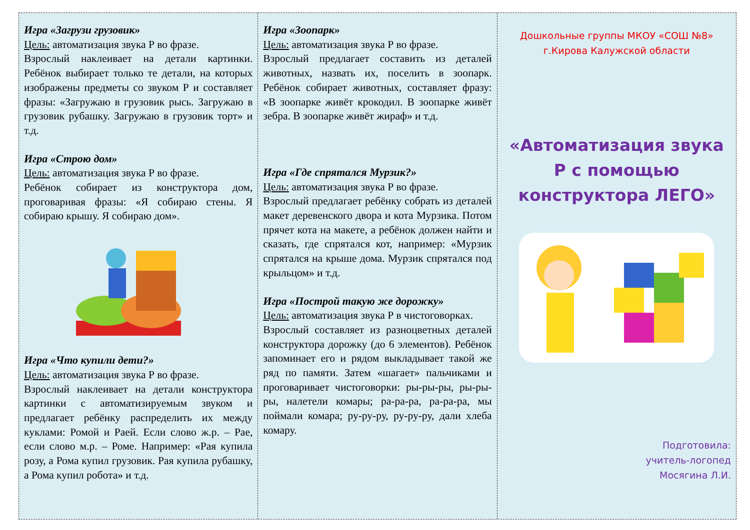Игра «Загрузи грузовик»
Цель: автоматизация звука Р во фразе.
Взрослый наклеивает на детали картинки. Ребёнок выбирает только те детали, на которых изображены предметы со звуком Р и составляет фразы: «Загружаю в грузовик рысь. Загружаю в грузовик рубашку. Загружаю в грузовик торт» и т.д.
Игра «Строю дом»
Цель: автоматизация звука Р во фразе.
Ребёнок собирает из конструктора дом, проговаривая фразы: «Я собираю стены. Я собираю крышу. Я собираю дом».
Игра «Что купили дети?»
Цель: автоматизация звука Р во фразе.
Взрослый наклеивает на детали конструктора картинки с автоматизируемым звуком и предлагает ребёнку распределить их между куклами: Ромой и Раей. Если слово ж.р. – Рае, если слово м.р. – Роме. Например: «Рая купила розу, а Рома купил грузовик. Рая купила рубашку, а Рома купил робота» и т.д.
Игра «Зоопарк»
Цель: автоматизация звука Р во фразе.
Взрослый предлагает составить из деталей животных, назвать их, поселить в зоопарк. Ребёнок собирает животных, составляет фразу: «В зоопарке живёт крокодил. В зоопарке живёт зебра. В зоопарке живёт жираф» и т.д.
Игра «Где спрятался Мурзик?»
Цель: автоматизация звука Р во фразе.
Взрослый предлагает ребёнку собрать из деталей макет деревенского двора и кота Мурзика. Потом прячет кота на макете, а ребёнок должен найти и сказать, где спрятался кот, например: «Мурзик спрятался на крыше дома. Мурзик спрятался под крыльцом» и т.д.
Игра «Построй такую же дорожку»
Цель: автоматизация звука Р в чистоговорках.
Взрослый составляет из разноцветных деталей конструктора дорожку (до 6 элементов). Ребёнок запоминает его и рядом выкладывает такой же ряд по памяти. Затем «шагает» пальчиками и проговаривает чистоговорки: ры-ры-ры, ры-ры-ры, налетели комары; ра-ра-ра, ра-ра-ра, мы поймали комара; ру-ру-ру, ру-ру-ру, дали хлеба комару.
Дошкольные группы МКОУ «СОШ №8»
г.Кирова Калужской области
«Автоматизация звука Р с помощью конструктора ЛЕГО»
Подготовила:
учитель-логопед
Мосягина Л.И.